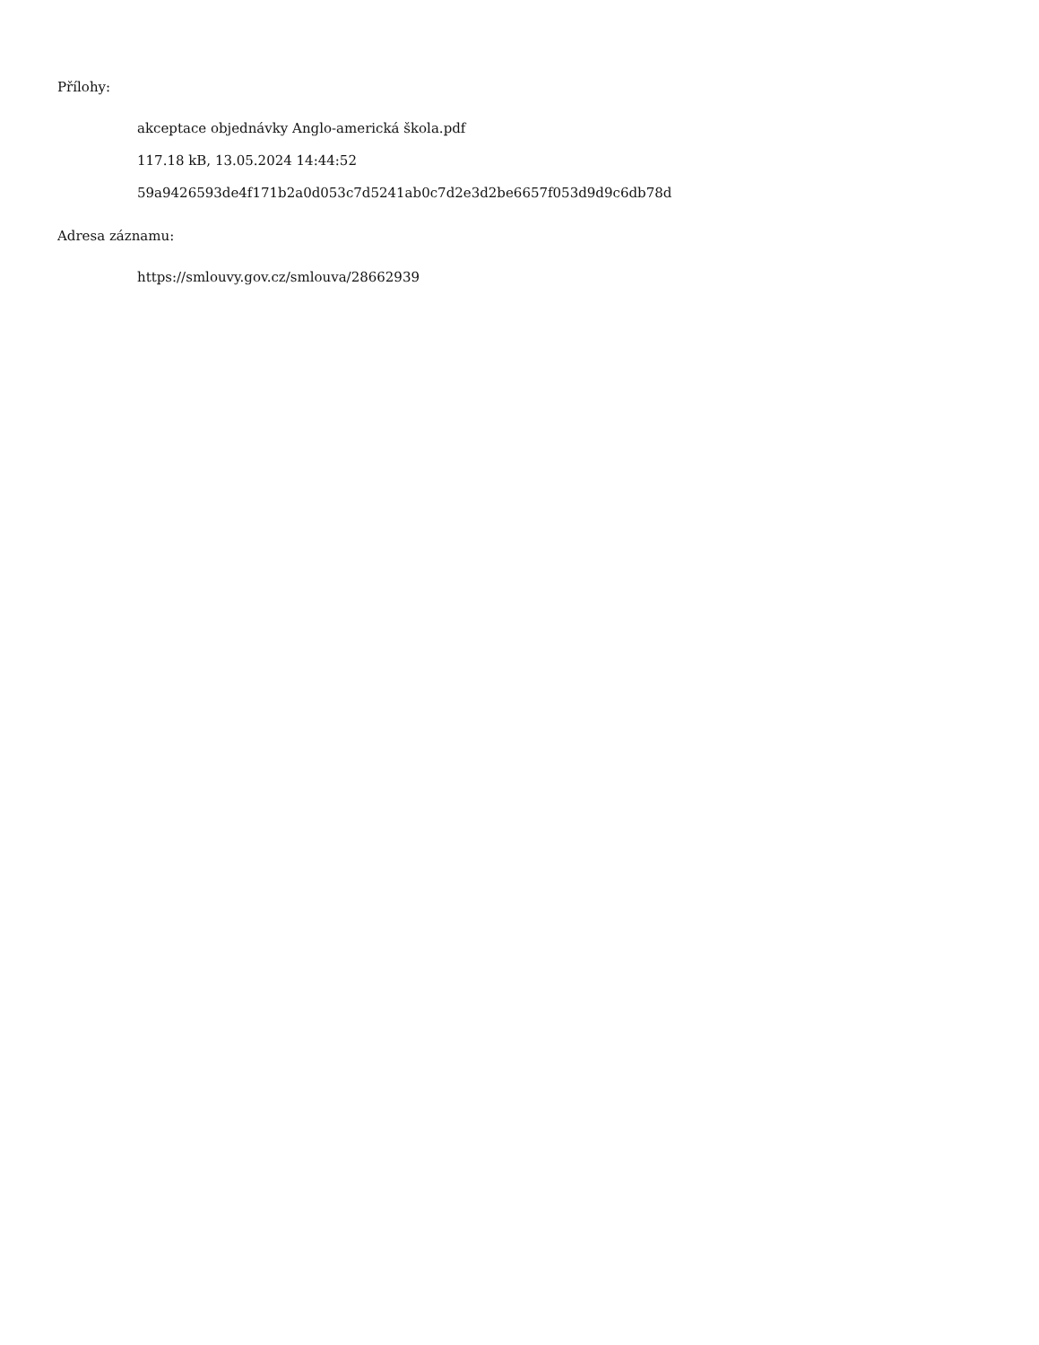Přílohy:
akceptace objednávky Anglo-americká škola.pdf
117.18 kB, 13.05.2024 14:44:52
59a9426593de4f171b2a0d053c7d5241ab0c7d2e3d2be6657f053d9d9c6db78d
Adresa záznamu:
https://smlouvy.gov.cz/smlouva/28662939